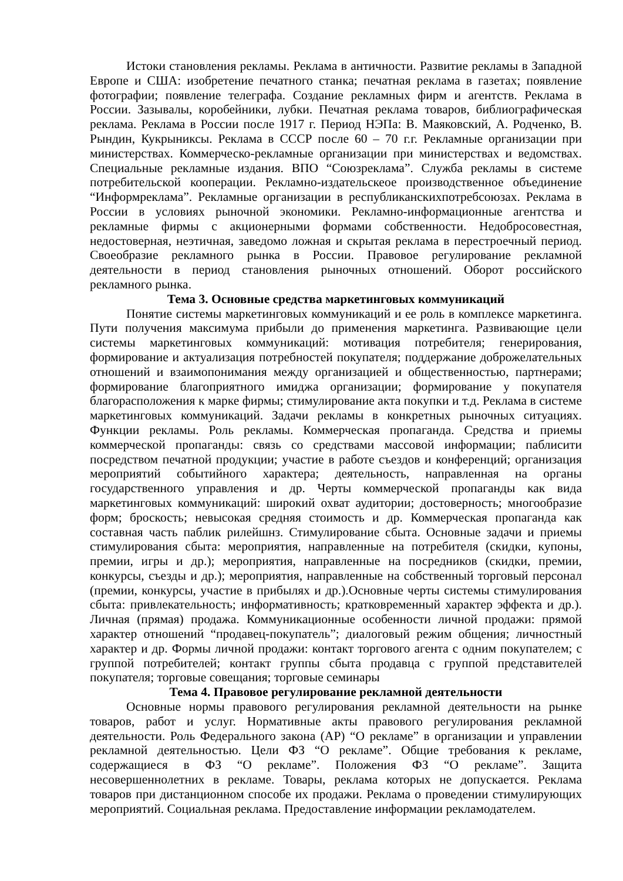Истоки становления рекламы. Реклама в античности. Развитие рекламы в Западной Европе и США: изобретение печатного станка; печатная реклама в газетах; появление фотографии; появление телеграфа. Создание рекламных фирм и агентств. Реклама в России. Зазывалы, коробейники, лубки. Печатная реклама товаров, библиографическая реклама. Реклама в России после 1917 г. Период НЭПа: В. Маяковский, А. Родченко, В. Рындин, Кукрыниксы. Реклама в СССР после 60 – 70 г.г. Рекламные организации при министерствах. Коммерческо-рекламные организации при министерствах и ведомствах. Специальные рекламные издания. ВПО “Союзреклама”. Служба рекламы в системе потребительской кооперации. Рекламно-издательскеое производственное объединение “Информреклама”. Рекламные организации в республиканскихпотребсоюзах. Реклама в России в условиях рыночной экономики. Рекламно-информационные агентства и рекламные фирмы с акционерными формами собственности. Недобросовестная, недостоверная, неэтичная, заведомо ложная и скрытая реклама в перестроечный период. Своеобразие рекламного рынка в России. Правовое регулирование рекламной деятельности в период становления рыночных отношений. Оборот российского рекламного рынка.
Тема 3. Основные средства маркетинговых коммуникаций
Понятие системы маркетинговых коммуникаций и ее роль в комплексе маркетинга. Пути получения максимума прибыли до применения маркетинга. Развивающие цели системы маркетинговых коммуникаций: мотивация потребителя; генерирования, формирование и актуализация потребностей покупателя; поддержание доброжелательных отношений и взаимопонимания между организацией и общественностью, партнерами; формирование благоприятного имиджа организации; формирование у покупателя благорасположения к марке фирмы; стимулирование акта покупки и т.д. Реклама в системе маркетинговых коммуникаций. Задачи рекламы в конкретных рыночных ситуациях. Функции рекламы. Роль рекламы. Коммерческая пропаганда. Средства и приемы коммерческой пропаганды: связь со средствами массовой информации; паблисити посредством печатной продукции; участие в работе съездов и конференций; организация мероприятий событийного характера; деятельность, направленная на органы государственного управления и др. Черты коммерческой пропаганды как вида маркетинговых коммуникаций: широкий охват аудитории; достоверность; многообразие форм; броскость; невысокая средняя стоимость и др. Коммерческая пропаганда как составная часть паблик рилейшнз. Стимулирование сбыта. Основные задачи и приемы стимулирования сбыта: мероприятия, направленные на потребителя (скидки, купоны, премии, игры и др.); мероприятия, направленные на посредников (скидки, премии, конкурсы, съезды и др.); мероприятия, направленные на собственный торговый персонал (премии, конкурсы, участие в прибылях и др.).Основные черты системы стимулирования сбыта: привлекательность; информативность; кратковременный характер эффекта и др.). Личная (прямая) продажа. Коммуникационные особенности личной продажи: прямой характер отношений “продавец-покупатель”; диалоговый режим общения; личностный характер и др. Формы личной продажи: контакт торгового агента с одним покупателем; с группой потребителей; контакт группы сбыта продавца с группой представителей покупателя; торговые совещания; торговые семинары
Тема 4. Правовое регулирование рекламной деятельности
Основные нормы правового регулирования рекламной деятельности на рынке товаров, работ и услуг. Нормативные акты правового регулирования рекламной деятельности. Роль Федерального закона (АР) “О рекламе” в организации и управлении рекламной деятельностью. Цели ФЗ “О рекламе”. Общие требования к рекламе, содержащиеся в ФЗ “О рекламе”. Положения ФЗ “О рекламе”. Защита несовершеннолетних в рекламе. Товары, реклама которых не допускается. Реклама товаров при дистанционном способе их продажи. Реклама о проведении стимулирующих мероприятий. Социальная реклама. Предоставление информации рекламодателем.